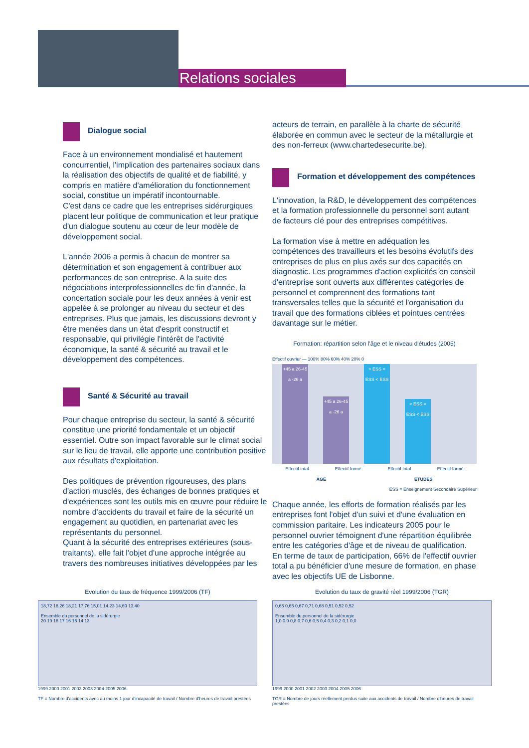Relations sociales
Dialogue social
Face à un environnement mondialisé et hautement concurrentiel, l'implication des partenaires sociaux dans la réalisation des objectifs de qualité et de fiabilité, y compris en matière d'amélioration du fonctionnement social, constitue un impératif incontournable.
C'est dans ce cadre que les entreprises sidérurgiques placent leur politique de communication et leur pratique d'un dialogue soutenu au cœur de leur modèle de développement social.
L'année 2006 a permis à chacun de montrer sa détermination et son engagement à contribuer aux performances de son entreprise. A la suite des négociations interprofessionnelles de fin d'année, la concertation sociale pour les deux années à venir est appelée à se prolonger au niveau du secteur et des entreprises. Plus que jamais, les discussions devront y être menées dans un état d'esprit constructif et responsable, qui privilégie l'intérêt de l'activité économique, la santé & sécurité au travail et le développement des compétences.
Santé & Sécurité au travail
Pour chaque entreprise du secteur, la santé & sécurité constitue une priorité fondamentale et un objectif essentiel. Outre son impact favorable sur le climat social sur le lieu de travail, elle apporte une contribution positive aux résultats d'exploitation.
Des politiques de prévention rigoureuses, des plans d'action musclés, des échanges de bonnes pratiques et d'expériences sont les outils mis en œuvre pour réduire le nombre d'accidents du travail et faire de la sécurité un engagement au quotidien, en partenariat avec les représentants du personnel.
Quant à la sécurité des entreprises extérieures (sous-traitants), elle fait l'objet d'une approche intégrée au travers des nombreuses initiatives développées par les
acteurs de terrain, en parallèle à la charte de sécurité élaborée en commun avec le secteur de la métallurgie et des non-ferreux (www.chartedesecurite.be).
Formation et développement des compétences
L'innovation, la R&D, le développement des compétences et la formation professionnelle du personnel sont autant de facteurs clé pour des entreprises compétitives.
La formation vise à mettre en adéquation les compétences des travailleurs et les besoins évolutifs des entreprises de plus en plus axés sur des capacités en diagnostic. Les programmes d'action explicités en conseil d'entreprise sont ouverts aux différentes catégories de personnel et comprennent des formations tant transversales telles que la sécurité et l'organisation du travail que des formations ciblées et pointues centrées davantage sur le métier.
Formation: répartition selon l'âge et le niveau d'études (2005)
Effectif ouvrier — 100% 80% 60% 40% 20% 0
+45 a 26-45 a -26 a
+45 a 26-45 a -26 a
> ESS = ESS < ESS
> ESS = ESS < ESS
Effectif total Effectif formé Effectif total Effectif formé
AGE ETUDES
ESS = Enseignement Secondaire Supérieur
Chaque année, les efforts de formation réalisés par les entreprises font l'objet d'un suivi et d'une évaluation en commission paritaire. Les indicateurs 2005 pour le personnel ouvrier témoignent d'une répartition équilibrée entre les catégories d'âge et de niveau de qualification. En terme de taux de participation, 66% de l'effectif ouvrier total a pu bénéficier d'une mesure de formation, en phase avec les objectifs UE de Lisbonne.
Evolution du taux de fréquence 1999/2006 (TF)
18,72 18,26 18,21 17,76 15,01 14,23 14,69 13,40
Ensemble du personnel de la sidérurgie
20 19 18 17 16 15 14 13
1999 2000 2001 2002 2003 2004 2005 2006
TF = Nombre d'accidents avec au moins 1 jour d'incapacité de travail / Nombre d'heures de travail prestées
Evolution du taux de gravité réel 1999/2006 (TGR)
0,65 0,65 0,67 0,71 0,68 0,51 0,52 0,52
Ensemble du personnel de la sidérurgie
1,0 0,9 0,8 0,7 0,6 0,5 0,4 0,3 0,2 0,1 0,0
1999 2000 2001 2002 2003 2004 2005 2006
TGR = Nombre de jours réellement perdus suite aux accidents de travail / Nombre d'heures de travail prestées